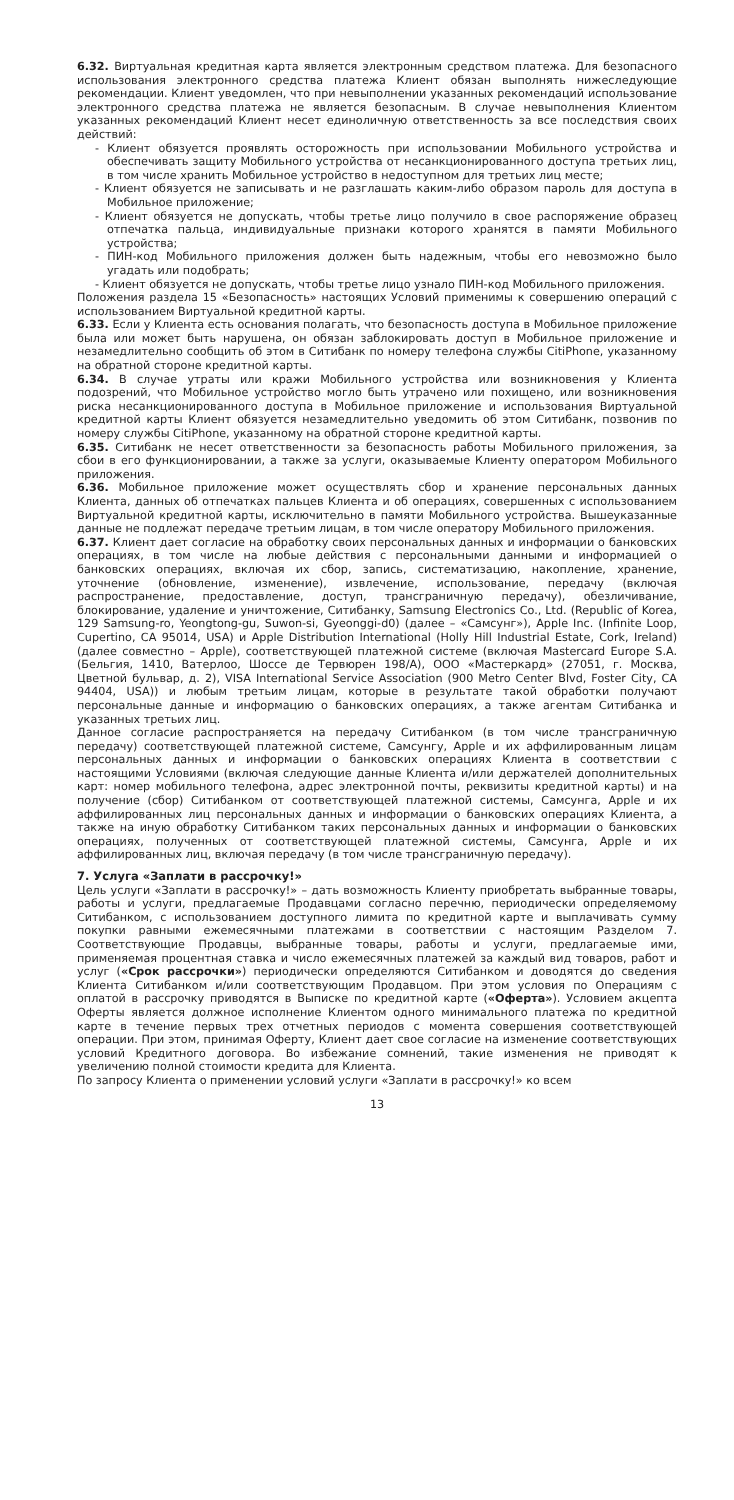6.32. Виртуальная кредитная карта является электронным средством платежа. Для безопасного использования электронного средства платежа Клиент обязан выполнять нижеследующие рекомендации. Клиент уведомлен, что при невыполнении указанных рекомендаций использование электронного средства платежа не является безопасным. В случае невыполнения Клиентом указанных рекомендаций Клиент несет единоличную ответственность за все последствия своих действий:
- Клиент обязуется проявлять осторожность при использовании Мобильного устройства и обеспечивать защиту Мобильного устройства от несанкционированного доступа третьих лиц, в том числе хранить Мобильное устройство в недоступном для третьих лиц месте;
- Клиент обязуется не записывать и не разглашать каким-либо образом пароль для доступа в Мобильное приложение;
- Клиент обязуется не допускать, чтобы третье лицо получило в свое распоряжение образец отпечатка пальца, индивидуальные признаки которого хранятся в памяти Мобильного устройства;
- ПИН-код Мобильного приложения должен быть надежным, чтобы его невозможно было угадать или подобрать;
- Клиент обязуется не допускать, чтобы третье лицо узнало ПИН-код Мобильного приложения.
Положения раздела 15 «Безопасность» настоящих Условий применимы к совершению операций с использованием Виртуальной кредитной карты.
6.33. Если у Клиента есть основания полагать, что безопасность доступа в Мобильное приложение была или может быть нарушена, он обязан заблокировать доступ в Мобильное приложение и незамедлительно сообщить об этом в Ситибанк по номеру телефона службы CitiPhone, указанному на обратной стороне кредитной карты.
6.34. В случае утраты или кражи Мобильного устройства или возникновения у Клиента подозрений, что Мобильное устройство могло быть утрачено или похищено, или возникновения риска несанкционированного доступа в Мобильное приложение и использования Виртуальной кредитной карты Клиент обязуется незамедлительно уведомить об этом Ситибанк, позвонив по номеру службы CitiPhone, указанному на обратной стороне кредитной карты.
6.35. Ситибанк не несет ответственности за безопасность работы Мобильного приложения, за сбои в его функционировании, а также за услуги, оказываемые Клиенту оператором Мобильного приложения.
6.36. Мобильное приложение может осуществлять сбор и хранение персональных данных Клиента, данных об отпечатках пальцев Клиента и об операциях, совершенных с использованием Виртуальной кредитной карты, исключительно в памяти Мобильного устройства. Вышеуказанные данные не подлежат передаче третьим лицам, в том числе оператору Мобильного приложения.
6.37. Клиент дает согласие на обработку своих персональных данных и информации о банковских операциях, в том числе на любые действия с персональными данными и информацией о банковских операциях, включая их сбор, запись, систематизацию, накопление, хранение, уточнение (обновление, изменение), извлечение, использование, передачу (включая распространение, предоставление, доступ, трансграничную передачу), обезличивание, блокирование, удаление и уничтожение, Ситибанку, Samsung Electronics Co., Ltd. (Republic of Korea, 129 Samsung-ro, Yeongtong-gu, Suwon-si, Gyeonggi-d0) (далее – «Самсунг»), Apple Inc. (Infinite Loop, Cupertino, CA 95014, USA) и Apple Distribution International (Holly Hill Industrial Estate, Cork, Ireland) (далее совместно – Apple), соответствующей платежной системе (включая Mastercard Europe S.A. (Бельгия, 1410, Ватерлоо, Шоссе де Тервюрен 198/A), ООО «Мастеркард» (27051, г. Москва, Цветной бульвар, д. 2), VISA International Service Association (900 Metro Center Blvd, Foster City, CA 94404, USA)) и любым третьим лицам, которые в результате такой обработки получают персональные данные и информацию о банковских операциях, а также агентам Ситибанка и указанных третьих лиц.
Данное согласие распространяется на передачу Ситибанком (в том числе трансграничную передачу) соответствующей платежной системе, Самсунгу, Apple и их аффилированным лицам персональных данных и информации о банковских операциях Клиента в соответствии с настоящими Условиями (включая следующие данные Клиента и/или держателей дополнительных карт: номер мобильного телефона, адрес электронной почты, реквизиты кредитной карты) и на получение (сбор) Ситибанком от соответствующей платежной системы, Самсунга, Apple и их аффилированных лиц персональных данных и информации о банковских операциях Клиента, а также на иную обработку Ситибанком таких персональных данных и информации о банковских операциях, полученных от соответствующей платежной системы, Самсунга, Apple и их аффилированных лиц, включая передачу (в том числе трансграничную передачу).
7. Услуга «Заплати в рассрочку!»
Цель услуги «Заплати в рассрочку!» – дать возможность Клиенту приобретать выбранные товары, работы и услуги, предлагаемые Продавцами согласно перечню, периодически определяемому Ситибанком, с использованием доступного лимита по кредитной карте и выплачивать сумму покупки равными ежемесячными платежами в соответствии с настоящим Разделом 7. Соответствующие Продавцы, выбранные товары, работы и услуги, предлагаемые ими, применяемая процентная ставка и число ежемесячных платежей за каждый вид товаров, работ и услуг («Срок рассрочки») периодически определяются Ситибанком и доводятся до сведения Клиента Ситибанком и/или соответствующим Продавцом. При этом условия по Операциям с оплатой в рассрочку приводятся в Выписке по кредитной карте («Оферта»). Условием акцепта Оферты является должное исполнение Клиентом одного минимального платежа по кредитной карте в течение первых трех отчетных периодов с момента совершения соответствующей операции. При этом, принимая Оферту, Клиент дает свое согласие на изменение соответствующих условий Кредитного договора. Во избежание сомнений, такие изменения не приводят к увеличению полной стоимости кредита для Клиента.
По запросу Клиента о применении условий услуги «Заплати в рассрочку!» ко всем
13